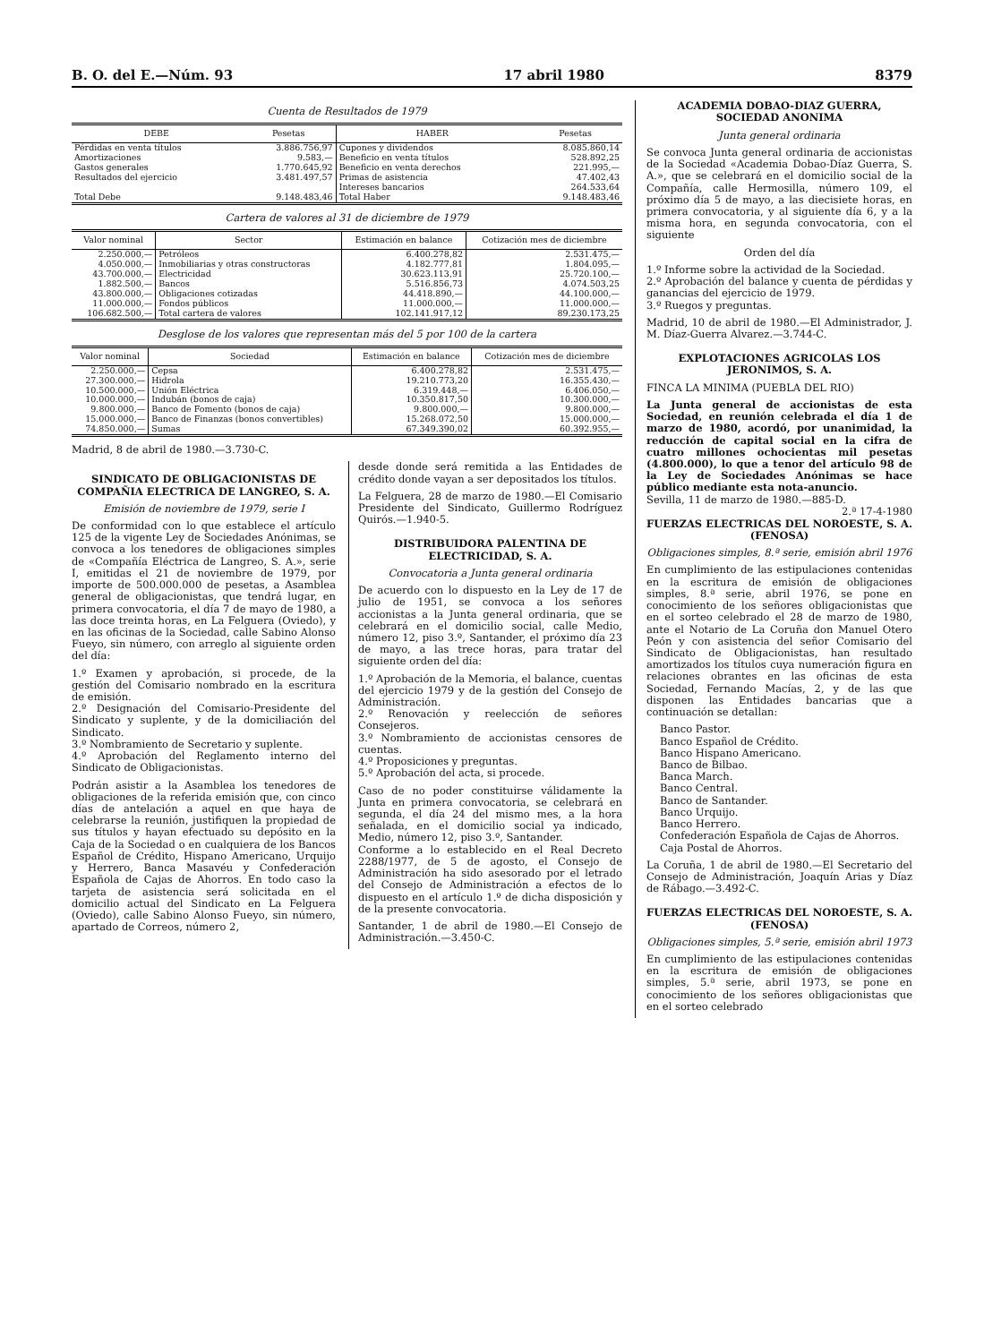B. O. del E.—Núm. 93 17 abril 1980 8379
Cuenta de Resultados de 1979
| DEBE | Pesetas | HABER | Pesetas |
| --- | --- | --- | --- |
| Pérdidas en venta títulos | 3.886.756,97 | Cupones y dividendos | 8.085.860,14 |
| Amortizaciones | 9.583,— | Beneficio en venta títulos | 528.892,25 |
| Gastos generales | 1.770.645,92 | Beneficio en venta derechos | 221.995,— |
| Resultados del ejercicio | 3.481.497,57 | Primas de asistencia | 47.402,43 |
| | | Intereses bancarios | 264.533,64 |
| Total Debe | 9.148.483,46 | Total Haber | 9.148.483,46 |
Cartera de valores al 31 de diciembre de 1979
| Valor nominal | Sector | Estimación en balance | Cotización mes de diciembre |
| --- | --- | --- | --- |
| 2.250.000,— | Petróleos | 6.400.278,82 | 2.531.475,— |
| 4.050.000,— | Inmobiliarias y otras constructoras | 4.182.777,81 | 1.804.095,— |
| 43.700.000,— | Electricidad | 30.623.113,91 | 25.720.100,— |
| 1.882.500,— | Bancos | 5.516.856,73 | 4.074.503,25 |
| 43.800.000,— | Obligaciones cotizadas | 44.418.890,— | 44.100.000,— |
| 11.000.000,— | Fondos públicos | 11.000.000,— | 11.000.000,— |
| 106.682.500,— | Total cartera de valores | 102.141.917,12 | 89.230.173,25 |
Desglose de los valores que representan más del 5 por 100 de la cartera
| Valor nominal | Sociedad | Estimación en balance | Cotización mes de diciembre |
| --- | --- | --- | --- |
| 2.250.000,— | Cepsa | 6.400.278,82 | 2.531.475,— |
| 27.300.000,— | Hidrola | 19.210.773,20 | 16.355.430,— |
| 10.500.000,— | Unión Eléctrica | 6.319.448,— | 6.406.050,— |
| 10.000.000,— | Indubán (bonos de caja) | 10.350.817,50 | 10.300.000,— |
| 9.800.000,— | Banco de Fomento (bonos de caja) | 9.800.000,— | 9.800.000,— |
| 15.000.000,— | Banco de Finanzas (bonos convertibles) | 15.268.072,50 | 15.000.000,— |
| 74.850.000,— | Sumas | 67.349.390,02 | 60.392.955,— |
Madrid, 8 de abril de 1980.—3.730-C.
SINDICATO DE OBLIGACIONISTAS DE COMPAÑIA ELECTRICA DE LANGREO, S. A.
Emisión de noviembre de 1979, serie I
De conformidad con lo que establece el artículo 125 de la vigente Ley de Sociedades Anónimas, se convoca a los tenedores de obligaciones simples de «Compañía Eléctrica de Langreo, S. A.», serie I, emitidas el 21 de noviembre de 1979, por importe de 500.000.000 de pesetas, a Asamblea general de obligacionistas, que tendrá lugar, en primera convocatoria, el día 7 de mayo de 1980, a las doce treinta horas, en La Felguera (Oviedo), y en las oficinas de la Sociedad, calle Sabino Alonso Fueyo, sin número, con arreglo al siguiente orden del día:
1.º Examen y aprobación, si procede, de la gestión del Comisario nombrado en la escritura de emisión.
2.º Designación del Comisario-Presidente del Sindicato y suplente, y de la domiciliación del Sindicato.
3.º Nombramiento de Secretario y suplente.
4.º Aprobación del Reglamento interno del Sindicato de Obligacionistas.
Podrán asistir a la Asamblea los tenedores de obligaciones de la referida emisión que, con cinco días de antelación a aquel en que haya de celebrarse la reunión, justifiquen la propiedad de sus títulos y hayan efectuado su depósito en la Caja de la Sociedad o en cualquiera de los Bancos Español de Crédito, Hispano Americano, Urquijo y Herrero, Banca Masavéu y Confederación Española de Cajas de Ahorros. En todo caso la tarjeta de asistencia será solicitada en el domicilio actual del Sindicato en La Felguera (Oviedo), calle Sabino Alonso Fueyo, sin número, apartado de Correos, número 2,
desde donde será remitida a las Entidades de crédito donde vayan a ser depositados los títulos.
La Felguera, 28 de marzo de 1980.—El Comisario Presidente del Sindicato, Guillermo Rodríguez Quirós.—1.940-5.
DISTRIBUIDORA PALENTINA DE ELECTRICIDAD, S. A.
Convocatoria a Junta general ordinaria
De acuerdo con lo dispuesto en la Ley de 17 de julio de 1951, se convoca a los señores accionistas a la Junta general ordinaria, que se celebrará en el domicilio social, calle Medio, número 12, piso 3.º, Santander, el próximo día 23 de mayo, a las trece horas, para tratar del siguiente orden del día:
1.º Aprobación de la Memoria, el balance, cuentas del ejercicio 1979 y de la gestión del Consejo de Administración.
2.º Renovación y reelección de señores Consejeros.
3.º Nombramiento de accionistas censores de cuentas.
4.º Proposiciones y preguntas.
5.º Aprobación del acta, si procede.
Caso de no poder constituirse válidamente la Junta en primera convocatoria, se celebrará en segunda, el día 24 del mismo mes, a la hora señalada, en el domicilio social ya indicado, Medio, número 12, piso 3.º, Santander.
Conforme a lo establecido en el Real Decreto 2288/1977, de 5 de agosto, el Consejo de Administración ha sido asesorado por el letrado del Consejo de Administración a efectos de lo dispuesto en el artículo 1.º de dicha disposición y de la presente convocatoria.
Santander, 1 de abril de 1980.—El Consejo de Administración.—3.450-C.
ACADEMIA DOBAO-DIAZ GUERRA, SOCIEDAD ANONIMA
Junta general ordinaria
Se convoca Junta general ordinaria de accionistas de la Sociedad «Academia Dobao-Díaz Guerra, S. A.», que se celebrará en el domicilio social de la Compañía, calle Hermosilla, número 109, el próximo día 5 de mayo, a las diecisiete horas, en primera convocatoria, y al siguiente día 6, y a la misma hora, en segunda convocatoria, con el siguiente
Orden del día
1.º Informe sobre la actividad de la Sociedad.
2.º Aprobación del balance y cuenta de pérdidas y ganancias del ejercicio de 1979.
3.º Ruegos y preguntas.
Madrid, 10 de abril de 1980.—El Administrador, J. M. Díaz-Guerra Alvarez.—3.744-C.
EXPLOTACIONES AGRICOLAS LOS JERONIMOS, S. A.
FINCA LA MINIMA (PUEBLA DEL RIO)
La Junta general de accionistas de esta Sociedad, en reunión celebrada el día 1 de marzo de 1980, acordó, por unanimidad, la reducción de capital social en la cifra de cuatro millones ochocientas mil pesetas (4.800.000), lo que a tenor del artículo 98 de la Ley de Sociedades Anónimas se hace público mediante esta nota-anuncio.
Sevilla, 11 de marzo de 1980.—885-D.
2.ª 17-4-1980
FUERZAS ELECTRICAS DEL NOROESTE, S. A.
(FENOSA)
Obligaciones simples, 8.ª serie, emisión abril 1976
En cumplimiento de las estipulaciones contenidas en la escritura de emisión de obligaciones simples, 8.ª serie, abril 1976, se pone en conocimiento de los señores obligacionistas que en el sorteo celebrado el 28 de marzo de 1980, ante el Notario de La Coruña don Manuel Otero Peón y con asistencia del señor Comisario del Sindicato de Obligacionistas, han resultado amortizados los títulos cuya numeración figura en relaciones obrantes en las oficinas de esta Sociedad, Fernando Macías, 2, y de las que disponen las Entidades bancarias que a continuación se detallan:
Banco Pastor.
Banco Español de Crédito.
Banco Hispano Americano.
Banco de Bilbao.
Banca March.
Banco Central.
Banco de Santander.
Banco Urquijo.
Banco Herrero.
Confederación Española de Cajas de Ahorros.
Caja Postal de Ahorros.
La Coruña, 1 de abril de 1980.—El Secretario del Consejo de Administración, Joaquín Arias y Díaz de Rábago.—3.492-C.
FUERZAS ELECTRICAS DEL NOROESTE, S. A.
(FENOSA)
Obligaciones simples, 5.ª serie, emisión abril 1973
En cumplimiento de las estipulaciones contenidas en la escritura de emisión de obligaciones simples, 5.ª serie, abril 1973, se pone en conocimiento de los señores obligacionistas que en el sorteo celebrado